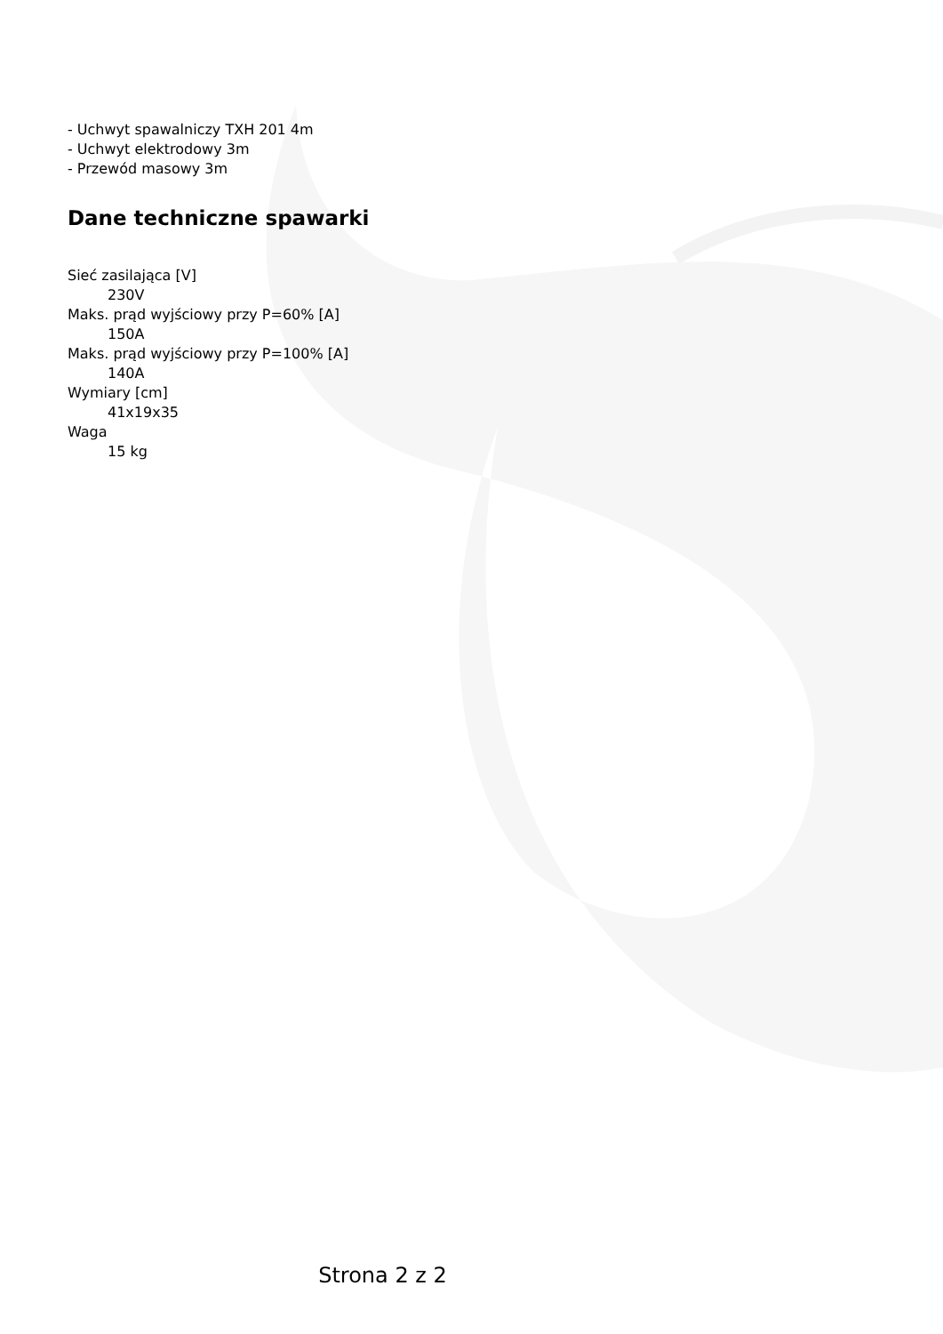- Uchwyt spawalniczy TXH 201 4m
- Uchwyt elektrodowy 3m
- Przewód masowy 3m
Dane techniczne spawarki
Sieć zasilająca [V]
230V
Maks. prąd wyjściowy przy P=60% [A]
150A
Maks. prąd wyjściowy przy P=100% [A]
140A
Wymiary [cm]
41x19x35
Waga
15 kg
Strona 2 z 2